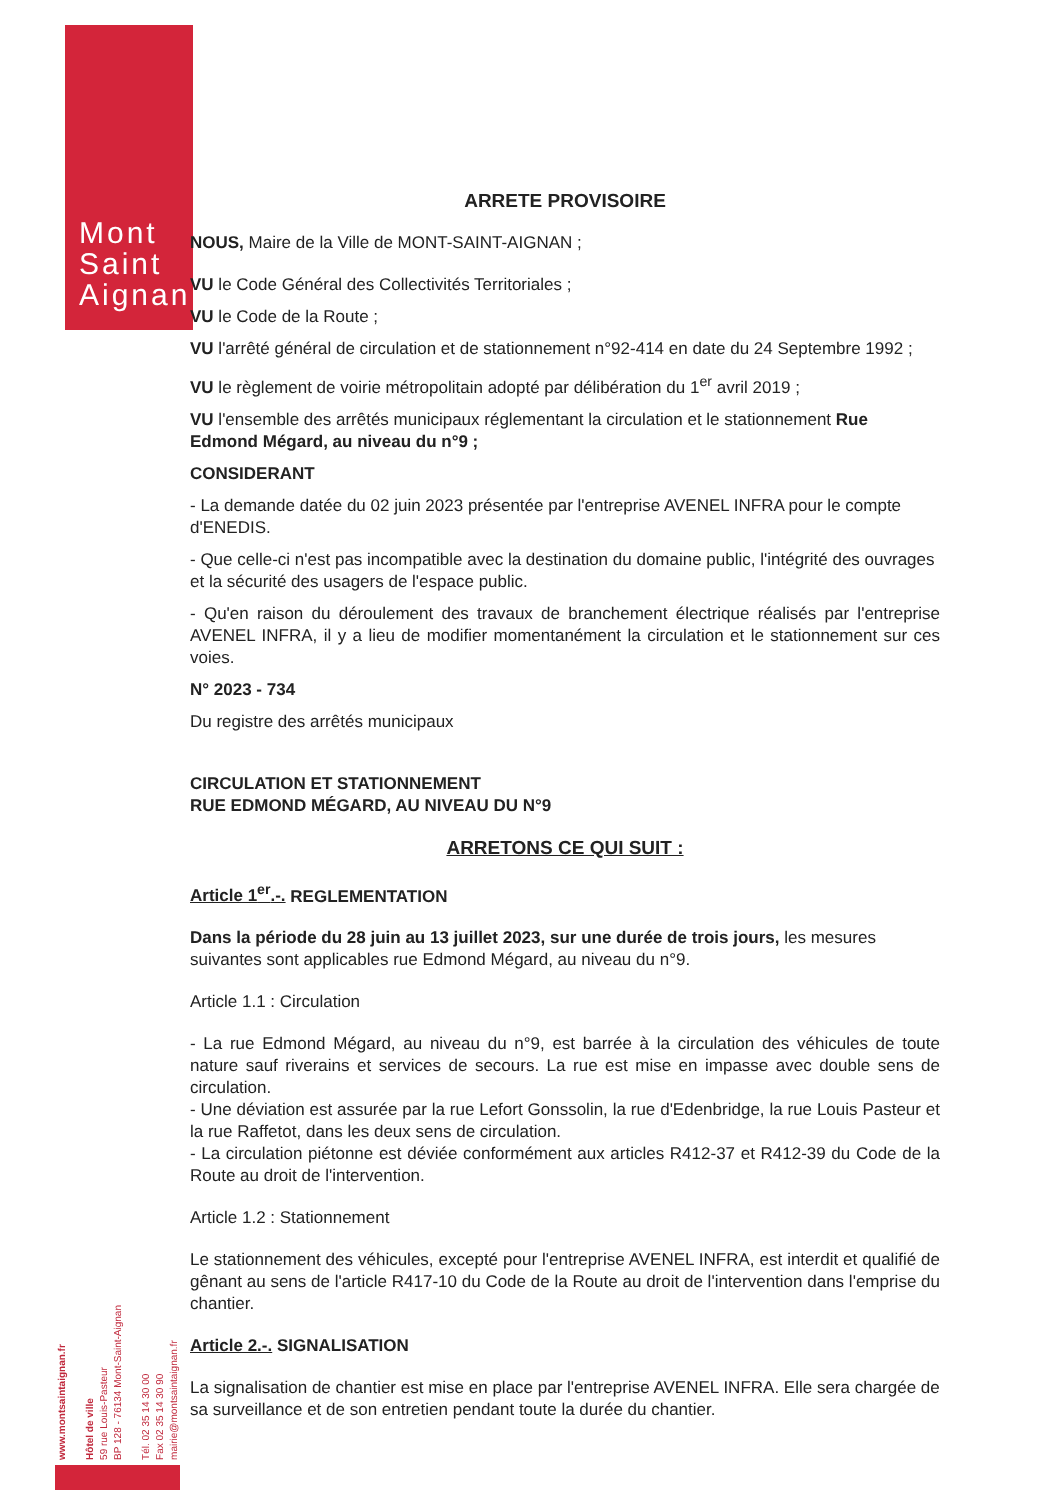Mont
Saint
Aignan
www.montsaintaignan.fr
Hôtel de ville
59 rue Louis-Pasteur
BP 128 - 76134 Mont-Saint-Aignan
Tél. 02 35 14 30 00
Fax 02 35 14 30 90
mairie@montsaintaignan.fr
ARRETE PROVISOIRE
NOUS, Maire de la Ville de MONT-SAINT-AIGNAN ;
VU le Code Général des Collectivités Territoriales ;
VU le Code de la Route ;
VU l'arrêté général de circulation et de stationnement n°92-414 en date du 24 Septembre 1992 ;
VU le règlement de voirie métropolitain adopté par délibération du 1<sup>er</sup> avril 2019 ;
VU l'ensemble des arrêtés municipaux réglementant la circulation et le stationnement Rue Edmond Mégard, au niveau du n°9 ;
CONSIDERANT
- La demande datée du 02 juin 2023 présentée par l'entreprise AVENEL INFRA pour le compte d'ENEDIS.
- Que celle-ci n'est pas incompatible avec la destination du domaine public, l'intégrité des ouvrages et la sécurité des usagers de l'espace public.
- Qu'en raison du déroulement des travaux de branchement électrique réalisés par l'entreprise AVENEL INFRA, il y a lieu de modifier momentanément la circulation et le stationnement sur ces voies.
N° 2023 - 734
Du registre des arrêtés municipaux
CIRCULATION ET STATIONNEMENT
RUE EDMOND MÉGARD, AU NIVEAU DU N°9
ARRETONS CE QUI SUIT :
Article 1<sup>er</sup>.-. REGLEMENTATION
Dans la période du 28 juin au 13 juillet 2023, sur une durée de trois jours, les mesures suivantes sont applicables rue Edmond Mégard, au niveau du n°9.
Article 1.1 : Circulation
- La rue Edmond Mégard, au niveau du n°9, est barrée à la circulation des véhicules de toute nature sauf riverains et services de secours. La rue est mise en impasse avec double sens de circulation.
- Une déviation est assurée par la rue Lefort Gonssolin, la rue d'Edenbridge, la rue Louis Pasteur et la rue Raffetot, dans les deux sens de circulation.
- La circulation piétonne est déviée conformément aux articles R412-37 et R412-39 du Code de la Route au droit de l'intervention.
Article 1.2 : Stationnement
Le stationnement des véhicules, excepté pour l'entreprise AVENEL INFRA, est interdit et qualifié de gênant au sens de l'article R417-10 du Code de la Route au droit de l'intervention dans l'emprise du chantier.
Article 2.-. SIGNALISATION
La signalisation de chantier est mise en place par l'entreprise AVENEL INFRA. Elle sera chargée de sa surveillance et de son entretien pendant toute la durée du chantier.